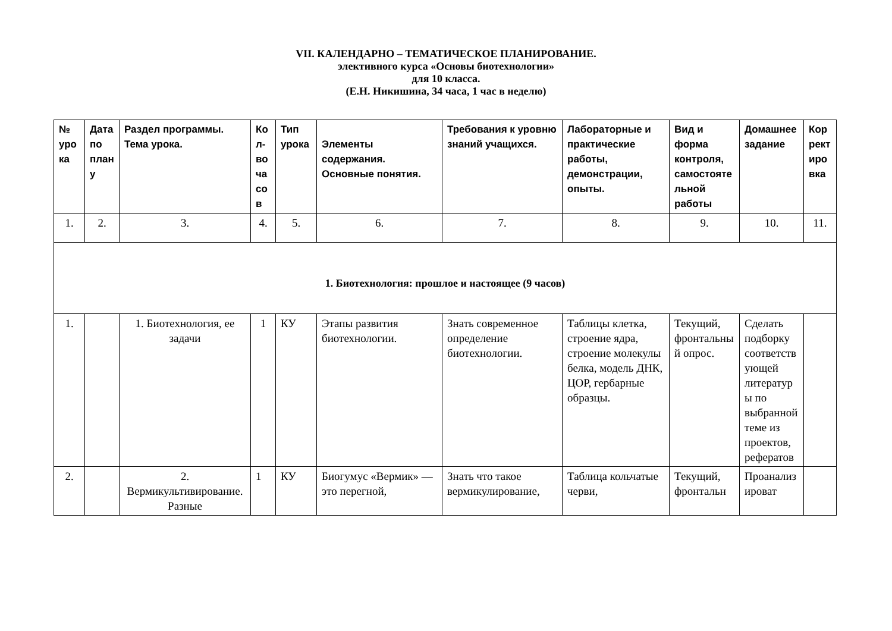VII. КАЛЕНДАРНО – ТЕМАТИЧЕСКОЕ ПЛАНИРОВАНИЕ.
элективного курса «Основы биотехнологии»
для 10 класса.
(Е.Н. Никишина, 34 часа, 1 час в неделю)
| № урока | Дата по плану | Раздел программы. Тема урока. | Кол-во часов | Тип урока | Элементы содержания. Основные понятия. | Требования к уровню знаний учащихся. | Лабораторные и практические работы, демонстрации, опыты. | Вид и форма контроля, самостоятельной работы | Домашнее задание | Корректировка |
| --- | --- | --- | --- | --- | --- | --- | --- | --- | --- | --- |
| 1. | 2. | 3. | 4. | 5. | 6. | 7. | 8. | 9. | 10. | 11. |
| 1. Биотехнология: прошлое и настоящее (9 часов) | | | | | | | | | | |
| 1. | | 1. Биотехнология, ее задачи | 1 | КУ | Этапы развития биотехнологии. | Знать современное определение биотехнологии. | Таблицы клетка, строение ядра, строение молекулы белка, модель ДНК, ЦОР, гербарные образцы. | Текущий, фронтальный опрос. | Сделать подборку соответствующей литературы по выбранной теме из проектов, рефератов | |
| 2. | | 2. Вермикультивирование. Разные | 1 | КУ | Биогумус «Вермик» — это перегной, | Знать что такое вермикулирование, | Таблица кольчатые черви, | Текущий, фронтальн | Проанализироват | |